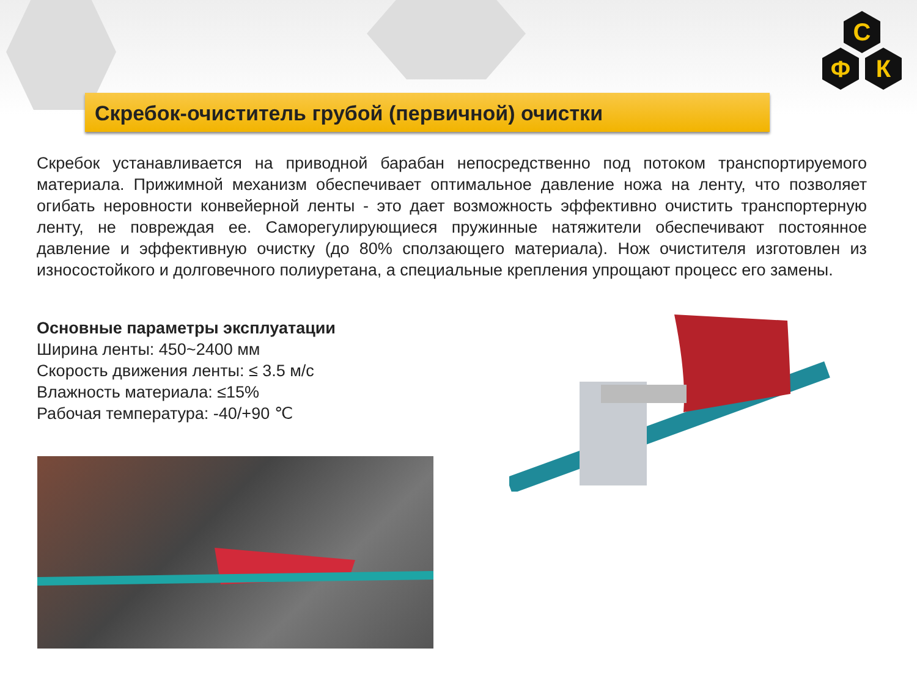Скребок-очиститель грубой (первичной) очистки
С
Ф
К
Скребок устанавливается на приводной барабан непосредственно под потоком транспортируемого материала. Прижимной механизм обеспечивает оптимальное давление ножа на ленту, что позволяет огибать неровности конвейерной ленты - это дает возможность эффективно очистить транспортерную ленту, не повреждая ее. Саморегулирующиеся пружинные натяжители обеспечивают постоянное давление и эффективную очистку (до 80% сползающего материала). Нож очистителя изготовлен из износостойкого и долговечного полиуретана, а специальные крепления упрощают процесс его замены.
Основные параметры эксплуатации
Ширина ленты: 450~2400 мм
Скорость движения ленты: ≤ 3.5 м/с
Влажность материала: ≤15%
Рабочая температура: -40/+90 ℃